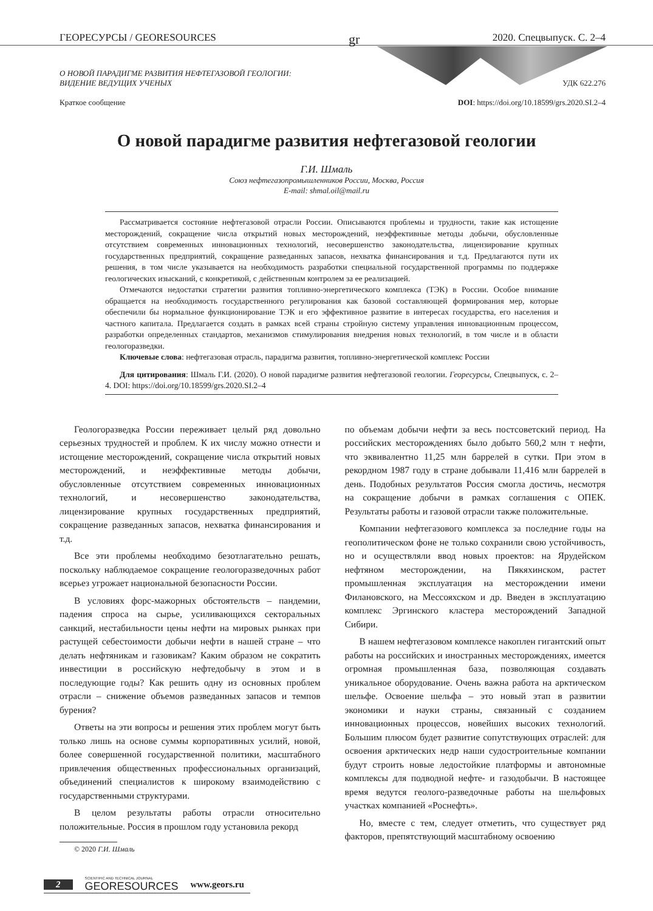ГЕОРЕСУРСЫ / GEORESOURCES gr 2020. Спецвыпуск. С. 2–4
О НОВОЙ ПАРАДИГМЕ РАЗВИТИЯ НЕФТЕГАЗОВОЙ ГЕОЛОГИИ:
ВИДЕНИЕ ВЕДУЩИХ УЧЕНЫХ
Краткое сообщение
УДК 622.276
DOI: https://doi.org/10.18599/grs.2020.SI.2–4
О новой парадигме развития нефтегазовой геологии
Г.И. Шмаль
Союз нефтегазопромышленников России, Москва, Россия
E-mail: shmal.oil@mail.ru
Рассматривается состояние нефтегазовой отрасли России. Описываются проблемы и трудности, такие как истощение месторождений, сокращение числа открытий новых месторождений, неэффективные методы добычи, обусловленные отсутствием современных инновационных технологий, несовершенство законодательства, лицензирование крупных государственных предприятий, сокращение разведанных запасов, нехватка финансирования и т.д. Предлагаются пути их решения, в том числе указывается на необходимость разработки специальной государственной программы по поддержке геологических изысканий, с конкретикой, с действенным контролем за ее реализацией.
Отмечаются недостатки стратегии развития топливно-энергетического комплекса (ТЭК) в России. Особое внимание обращается на необходимость государственного регулирования как базовой составляющей формирования мер, которые обеспечили бы нормальное функционирование ТЭК и его эффективное развитие в интересах государства, его населения и частного капитала. Предлагается создать в рамках всей страны стройную систему управления инновационным процессом, разработки определенных стандартов, механизмов стимулирования внедрения новых технологий, в том числе и в области геологоразведки.
Ключевые слова: нефтегазовая отрасль, парадигма развития, топливно-энергетической комплекс России
Для цитирования: Шмаль Г.И. (2020). О новой парадигме развития нефтегазовой геологии. Георесурсы, Спецвыпуск, с. 2–4. DOI: https://doi.org/10.18599/grs.2020.SI.2–4
Геологоразведка России переживает целый ряд довольно серьезных трудностей и проблем. К их числу можно отнести и истощение месторождений, сокращение числа открытий новых месторождений, и неэффективные методы добычи, обусловленные отсутствием современных инновационных технологий, и несовершенство законодательства, лицензирование крупных государственных предприятий, сокращение разведанных запасов, нехватка финансирования и т.д.
Все эти проблемы необходимо безотлагательно решать, поскольку наблюдаемое сокращение геологоразведочных работ всерьез угрожает национальной безопасности России.
В условиях форс-мажорных обстоятельств – пандемии, падения спроса на сырье, усиливающихся секторальных санкций, нестабильности цены нефти на мировых рынках при растущей себестоимости добычи нефти в нашей стране – что делать нефтяникам и газовикам? Каким образом не сократить инвестиции в российскую нефтедобычу в этом и в последующие годы? Как решить одну из основных проблем отрасли – снижение объемов разведанных запасов и темпов бурения?
Ответы на эти вопросы и решения этих проблем могут быть только лишь на основе суммы корпоративных усилий, новой, более совершенной государственной политики, масштабного привлечения общественных профессиональных организаций, объединений специалистов к широкому взаимодействию с государственными структурами.
В целом результаты работы отрасли относительно положительные. Россия в прошлом году установила рекорд
© 2020 Г.И. Шмаль
по объемам добычи нефти за весь постсоветский период. На российских месторождениях было добыто 560,2 млн т нефти, что эквивалентно 11,25 млн баррелей в сутки. При этом в рекордном 1987 году в стране добывали 11,416 млн баррелей в день. Подобных результатов Россия смогла достичь, несмотря на сокращение добычи в рамках соглашения с ОПЕК. Результаты работы и газовой отрасли также положительные.
Компании нефтегазового комплекса за последние годы на геополитическом фоне не только сохранили свою устойчивость, но и осуществляли ввод новых проектов: на Ярудейском нефтяном месторождении, на Пякяхинском, растет промышленная эксплуатация на месторождении имени Филановского, на Мессояхском и др. Введен в эксплуатацию комплекс Эргинского кластера месторождений Западной Сибири.
В нашем нефтегазовом комплексе накоплен гигантский опыт работы на российских и иностранных месторождениях, имеется огромная промышленная база, позволяющая создавать уникальное оборудование. Очень важна работа на арктическом шельфе. Освоение шельфа – это новый этап в развитии экономики и науки страны, связанный с созданием инновационных процессов, новейших высоких технологий. Большим плюсом будет развитие сопутствующих отраслей: для освоения арктических недр наши судостроительные компании будут строить новые ледостойкие платформы и автономные комплексы для подводной нефте- и газодобычи. В настоящее время ведутся геолого-разведочные работы на шельфовых участках компанией «Роснефть».
Но, вместе с тем, следует отметить, что существует ряд факторов, препятствующий масштабному освоению
2 SCIENTIFIC AND TECHNICAL JOURNAL
GEORESOURCES www.geors.ru